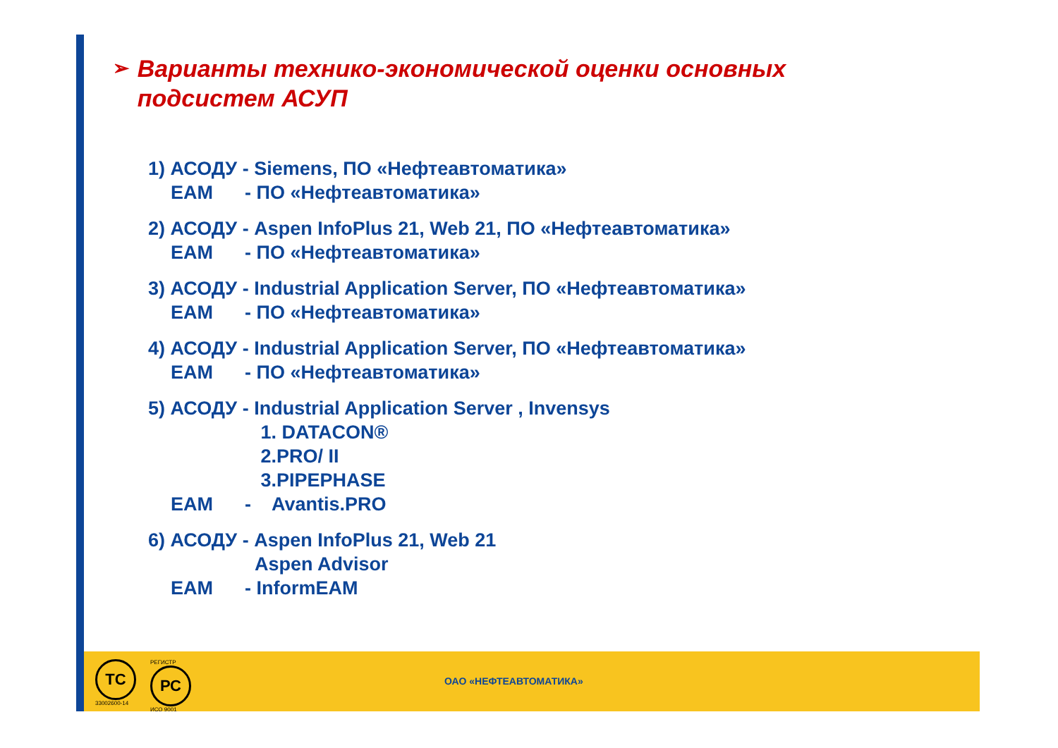➢
Варианты технико-экономической оценки основных подсистем АСУП
1) АСОДУ - Siemens, ПО «Нефтеавтоматика»
EAM - ПО «Нефтеавтоматика»
2) АСОДУ - Aspen InfoPlus 21, Web 21, ПО «Нефтеавтоматика»
EAM - ПО «Нефтеавтоматика»
3) АСОДУ - Industrial Application Server, ПО «Нефтеавтоматика»
EAM - ПО «Нефтеавтоматика»
4) АСОДУ - Industrial Application Server, ПО «Нефтеавтоматика»
EAM - ПО «Нефтеавтоматика»
5) АСОДУ - Industrial Application Server , Invensys
1. DATACON®
2.PRO/ II
3.PIPEPHASE
EAM - Avantis.PRO
6) АСОДУ - Aspen InfoPlus 21, Web 21
Aspen Advisor
EAM - InformEAM
ТС
33002600-14
РЕГИСТР
РС
ИСО 9001
ОАО «НЕФТЕАВТОМАТИКА»